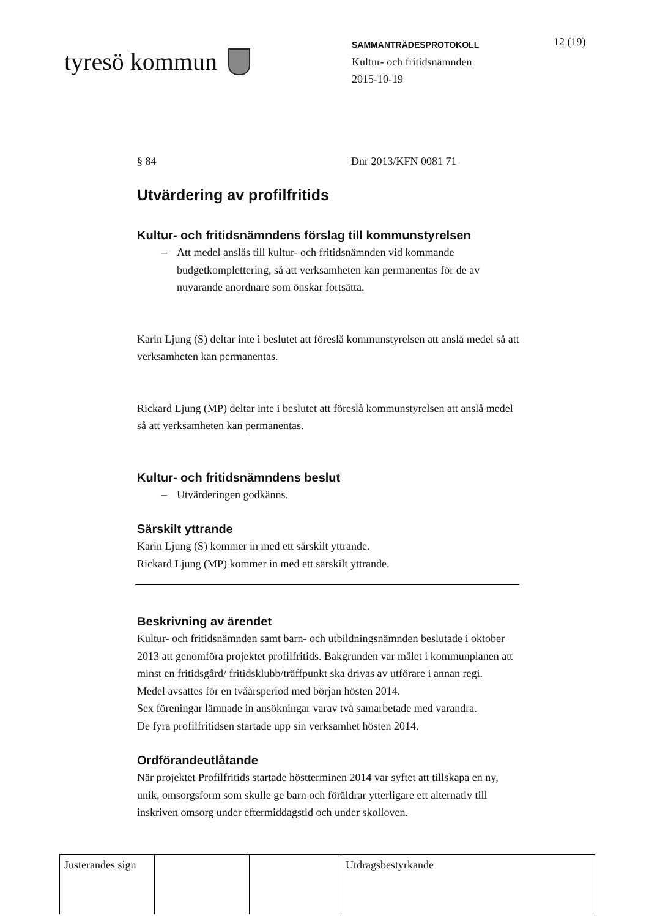tyresö kommun
SAMMANTRÄDESPROTOKOLL
Kultur- och fritidsnämnden
2015-10-19
12 (19)
§ 84 Dnr 2013/KFN 0081 71
Utvärdering av profilfritids
Kultur- och fritidsnämndens förslag till kommunstyrelsen
– Att medel anslås till kultur- och fritidsnämnden vid kommande budgetkomplettering, så att verksamheten kan permanentas för de av nuvarande anordnare som önskar fortsätta.
Karin Ljung (S) deltar inte i beslutet att föreslå kommunstyrelsen att anslå medel så att verksamheten kan permanentas.
Rickard Ljung (MP) deltar inte i beslutet att föreslå kommunstyrelsen att anslå medel så att verksamheten kan permanentas.
Kultur- och fritidsnämndens beslut
– Utvärderingen godkänns.
Särskilt yttrande
Karin Ljung (S) kommer in med ett särskilt yttrande.
Rickard Ljung (MP) kommer in med ett särskilt yttrande.
Beskrivning av ärendet
Kultur- och fritidsnämnden samt barn- och utbildningsnämnden beslutade i oktober 2013 att genomföra projektet profilfritids. Bakgrunden var målet i kommunplanen att minst en fritidsgård/ fritidsklubb/träffpunkt ska drivas av utförare i annan regi.
Medel avsattes för en tvåårsperiod med början hösten 2014.
Sex föreningar lämnade in ansökningar varav två samarbetade med varandra.
De fyra profilfritidsen startade upp sin verksamhet hösten 2014.
Ordförandeutlåtande
När projektet Profilfritids startade höstterminen 2014 var syftet att tillskapa en ny, unik, omsorgsform som skulle ge barn och föräldrar ytterligare ett alternativ till inskriven omsorg under eftermiddagstid och under skolloven.
| Justerandes sign | | | Utdragsbestyrkande |